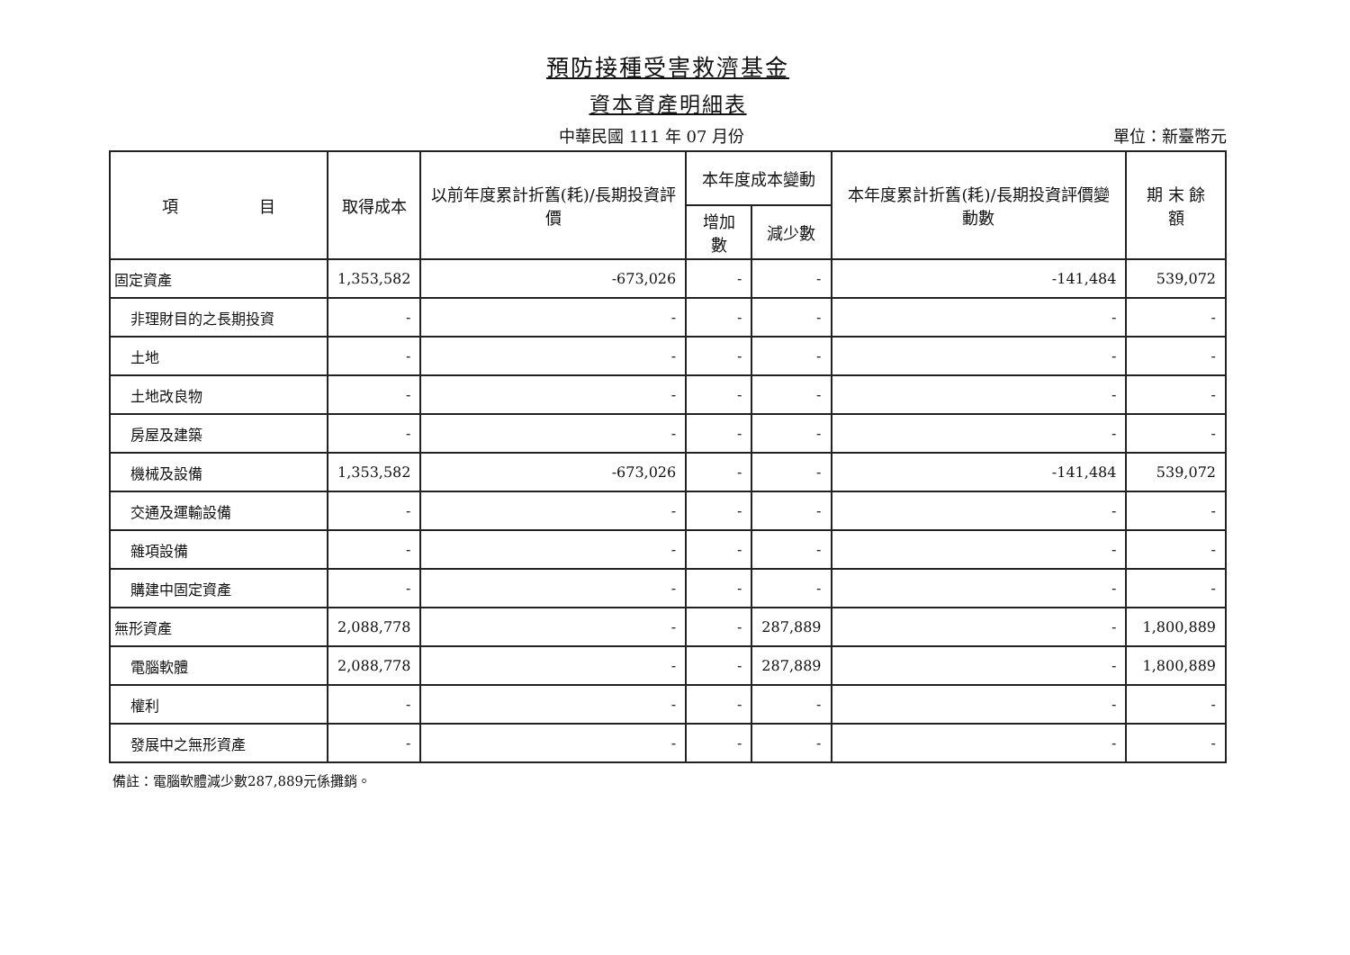預防接種受害救濟基金
資本資產明細表
中華民國 111 年 07 月份 單位：新臺幣元
| 項 目 | 取得成本 | 以前年度累計折舊(耗)/長期投資評價 | 本年度成本變動 | | 本年度累計折舊(耗)/長期投資評價變動數 | 期 末 餘 額 |
| --- | --- | --- | --- | --- | --- | --- |
| | | | 增加數 | 減少數 | | |
| 固定資產 | 1,353,582 | -673,026 | - | - | -141,484 | 539,072 |
| 非理財目的之長期投資 | - | - | - | - | - | - |
| 土地 | - | - | - | - | - | - |
| 土地改良物 | - | - | - | - | - | - |
| 房屋及建築 | - | - | - | - | - | - |
| 機械及設備 | 1,353,582 | -673,026 | - | - | -141,484 | 539,072 |
| 交通及運輸設備 | - | - | - | - | - | - |
| 雜項設備 | - | - | - | - | - | - |
| 購建中固定資產 | - | - | - | - | - | - |
| 無形資產 | 2,088,778 | - | - | 287,889 | - | 1,800,889 |
| 電腦軟體 | 2,088,778 | - | - | 287,889 | - | 1,800,889 |
| 權利 | - | - | - | - | - | - |
| 發展中之無形資產 | - | - | - | - | - | - |
備註：電腦軟體減少數287,889元係攤銷。